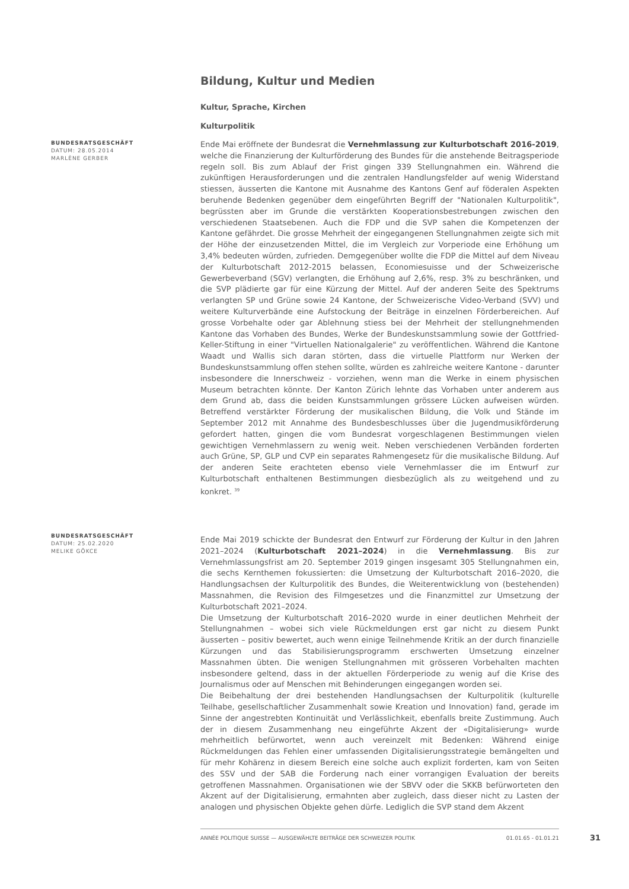Bildung, Kultur und Medien
Kultur, Sprache, Kirchen
Kulturpolitik
BUNDESRATSGESCHÄFT
DATUM: 28.05.2014
MARLÈNE GERBER
Ende Mai eröffnete der Bundesrat die Vernehmlassung zur Kulturbotschaft 2016-2019, welche die Finanzierung der Kulturförderung des Bundes für die anstehende Beitragsperiode regeln soll. Bis zum Ablauf der Frist gingen 339 Stellungnahmen ein. Während die zukünftigen Herausforderungen und die zentralen Handlungsfelder auf wenig Widerstand stiessen, äusserten die Kantone mit Ausnahme des Kantons Genf auf föderalen Aspekten beruhende Bedenken gegenüber dem eingeführten Begriff der "Nationalen Kulturpolitik", begrüssten aber im Grunde die verstärkten Kooperationsbestrebungen zwischen den verschiedenen Staatsebenen. Auch die FDP und die SVP sahen die Kompetenzen der Kantone gefährdet. Die grosse Mehrheit der eingegangenen Stellungnahmen zeigte sich mit der Höhe der einzusetzenden Mittel, die im Vergleich zur Vorperiode eine Erhöhung um 3,4% bedeuten würden, zufrieden. Demgegenüber wollte die FDP die Mittel auf dem Niveau der Kulturbotschaft 2012-2015 belassen, Economiesuisse und der Schweizerische Gewerbeverband (SGV) verlangten, die Erhöhung auf 2,6%, resp. 3% zu beschränken, und die SVP plädierte gar für eine Kürzung der Mittel. Auf der anderen Seite des Spektrums verlangten SP und Grüne sowie 24 Kantone, der Schweizerische Video-Verband (SVV) und weitere Kulturverbände eine Aufstockung der Beiträge in einzelnen Förderbereichen. Auf grosse Vorbehalte oder gar Ablehnung stiess bei der Mehrheit der stellungnehmenden Kantone das Vorhaben des Bundes, Werke der Bundeskunstsammlung sowie der Gottfried-Keller-Stiftung in einer "Virtuellen Nationalgalerie" zu veröffentlichen. Während die Kantone Waadt und Wallis sich daran störten, dass die virtuelle Plattform nur Werken der Bundeskunstsammlung offen stehen sollte, würden es zahlreiche weitere Kantone - darunter insbesondere die Innerschweiz - vorziehen, wenn man die Werke in einem physischen Museum betrachten könnte. Der Kanton Zürich lehnte das Vorhaben unter anderem aus dem Grund ab, dass die beiden Kunstsammlungen grössere Lücken aufweisen würden. Betreffend verstärkter Förderung der musikalischen Bildung, die Volk und Stände im September 2012 mit Annahme des Bundesbeschlusses über die Jugendmusikförderung gefordert hatten, gingen die vom Bundesrat vorgeschlagenen Bestimmungen vielen gewichtigen Vernehmlassern zu wenig weit. Neben verschiedenen Verbänden forderten auch Grüne, SP, GLP und CVP ein separates Rahmengesetz für die musikalische Bildung. Auf der anderen Seite erachteten ebenso viele Vernehmlasser die im Entwurf zur Kulturbotschaft enthaltenen Bestimmungen diesbezüglich als zu weitgehend und zu konkret. <sup>39</sup>
BUNDESRATSGESCHÄFT
DATUM: 25.02.2020
MELIKE GÖKCE
Ende Mai 2019 schickte der Bundesrat den Entwurf zur Förderung der Kultur in den Jahren 2021–2024 (Kulturbotschaft 2021–2024) in die Vernehmlassung. Bis zur Vernehmlassungsfrist am 20. September 2019 gingen insgesamt 305 Stellungnahmen ein, die sechs Kernthemen fokussierten: die Umsetzung der Kulturbotschaft 2016–2020, die Handlungsachsen der Kulturpolitik des Bundes, die Weiterentwicklung von (bestehenden) Massnahmen, die Revision des Filmgesetzes und die Finanzmittel zur Umsetzung der Kulturbotschaft 2021–2024.
Die Umsetzung der Kulturbotschaft 2016–2020 wurde in einer deutlichen Mehrheit der Stellungnahmen – wobei sich viele Rückmeldungen erst gar nicht zu diesem Punkt äusserten – positiv bewertet, auch wenn einige Teilnehmende Kritik an der durch finanzielle Kürzungen und das Stabilisierungsprogramm erschwerten Umsetzung einzelner Massnahmen übten. Die wenigen Stellungnahmen mit grösseren Vorbehalten machten insbesondere geltend, dass in der aktuellen Förderperiode zu wenig auf die Krise des Journalismus oder auf Menschen mit Behinderungen eingegangen worden sei.
Die Beibehaltung der drei bestehenden Handlungsachsen der Kulturpolitik (kulturelle Teilhabe, gesellschaftlicher Zusammenhalt sowie Kreation und Innovation) fand, gerade im Sinne der angestrebten Kontinuität und Verlässlichkeit, ebenfalls breite Zustimmung. Auch der in diesem Zusammenhang neu eingeführte Akzent der «Digitalisierung» wurde mehrheitlich befürwortet, wenn auch vereinzelt mit Bedenken: Während einige Rückmeldungen das Fehlen einer umfassenden Digitalisierungsstrategie bemängelten und für mehr Kohärenz in diesem Bereich eine solche auch explizit forderten, kam von Seiten des SSV und der SAB die Forderung nach einer vorrangigen Evaluation der bereits getroffenen Massnahmen. Organisationen wie der SBVV oder die SKKB befürworteten den Akzent auf der Digitalisierung, ermahnten aber zugleich, dass dieser nicht zu Lasten der analogen und physischen Objekte gehen dürfe. Lediglich die SVP stand dem Akzent
ANNÉE POLITIQUE SUISSE — AUSGEWÄHLTE BEITRÄGE DER SCHWEIZER POLITIK 01.01.65 - 01.01.21
31